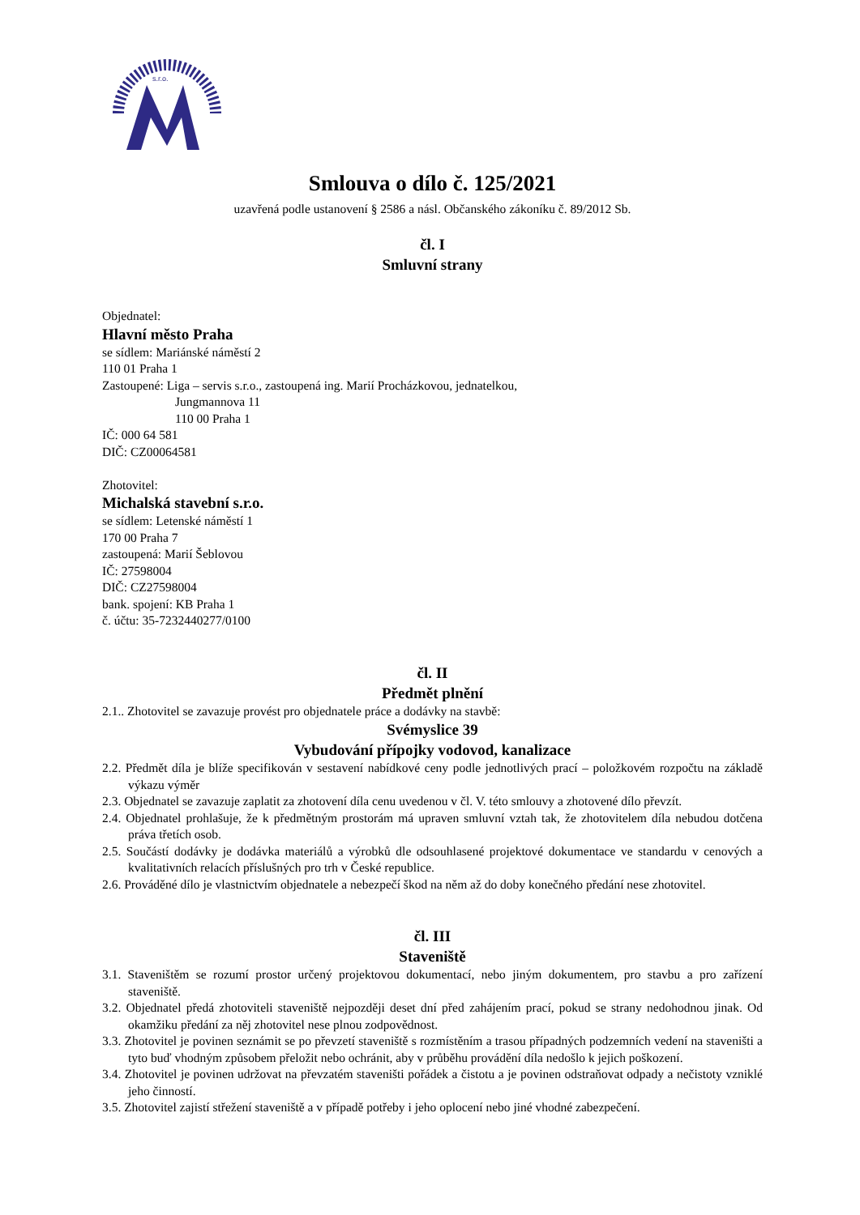s.r.o.
Smlouva o dílo č. 125/2021
uzavřená podle ustanovení § 2586 a násl. Občanského zákoníku č. 89/2012 Sb.
čl. I
Smluvní strany
Objednatel:
Hlavní město Praha
se sídlem: Mariánské náměstí 2
110 01 Praha 1
Zastoupené: Liga – servis s.r.o., zastoupená ing. Marií Procházkovou, jednatelkou,
Jungmannova 11
110 00 Praha 1
IČ: 000 64 581
DIČ: CZ00064581
Zhotovitel:
Michalská stavební s.r.o.
se sídlem: Letenské náměstí 1
170 00 Praha 7
zastoupená: Marií Šeblovou
IČ: 27598004
DIČ: CZ27598004
bank. spojení: KB Praha 1
č. účtu: 35-7232440277/0100
čl. II
Předmět plnění
2.1.. Zhotovitel se zavazuje provést pro objednatele práce a dodávky na stavbě:
Svémyslice 39
Vybudování přípojky vodovod, kanalizace
2.2. Předmět díla je blíže specifikován v sestavení nabídkové ceny podle jednotlivých prací – položkovém rozpočtu na základě výkazu výměr
2.3. Objednatel se zavazuje zaplatit za zhotovení díla cenu uvedenou v čl. V. této smlouvy a zhotovené dílo převzít.
2.4. Objednatel prohlašuje, že k předmětným prostorám má upraven smluvní vztah tak, že zhotovitelem díla nebudou dotčena práva třetích osob.
2.5. Součástí dodávky je dodávka materiálů a výrobků dle odsouhlasené projektové dokumentace ve standardu v cenových a kvalitativních relacích příslušných pro trh v České republice.
2.6. Prováděné dílo je vlastnictvím objednatele a nebezpečí škod na něm až do doby konečného předání nese zhotovitel.
čl. III
Staveniště
3.1. Staveništěm se rozumí prostor určený projektovou dokumentací, nebo jiným dokumentem, pro stavbu a pro zařízení staveniště.
3.2. Objednatel předá zhotoviteli staveniště nejpozději deset dní před zahájením prací, pokud se strany nedohodnou jinak. Od okamžiku předání za něj zhotovitel nese plnou zodpovědnost.
3.3. Zhotovitel je povinen seznámit se po převzetí staveniště s rozmístěním a trasou případných podzemních vedení na staveništi a tyto buď vhodným způsobem přeložit nebo ochránit, aby v průběhu provádění díla nedošlo k jejich poškození.
3.4. Zhotovitel je povinen udržovat na převzatém staveništi pořádek a čistotu a je povinen odstraňovat odpady a nečistoty vzniklé jeho činností.
3.5. Zhotovitel zajistí střežení staveniště a v případě potřeby i jeho oplocení nebo jiné vhodné zabezpečení.